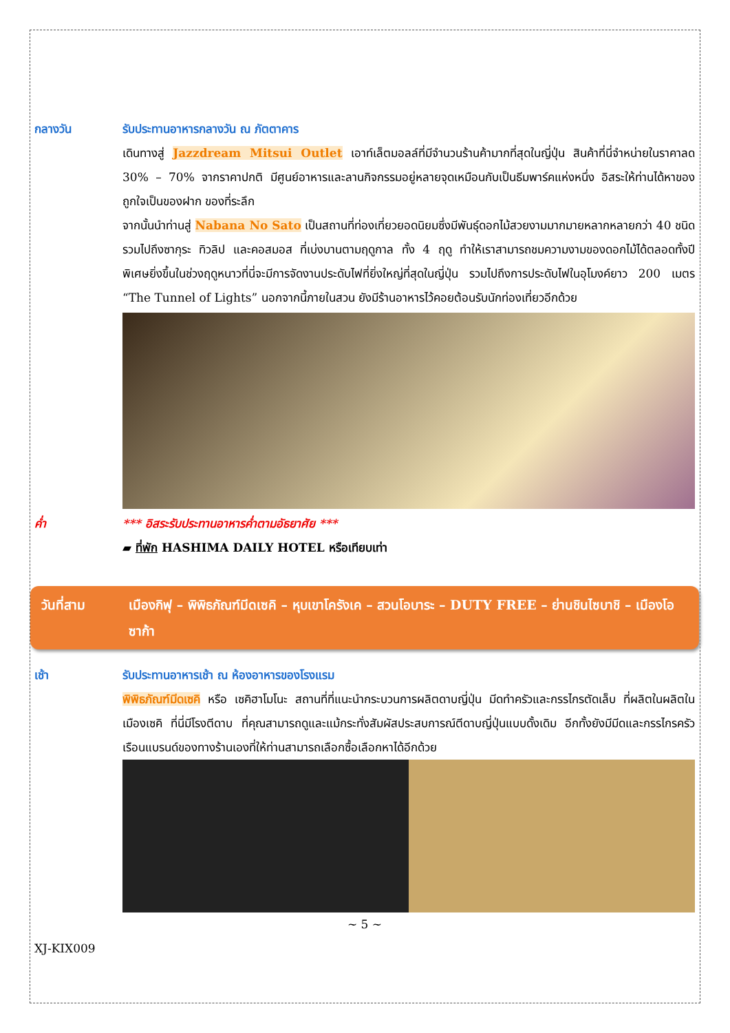กลางวัน รับประทานอาหารกลางวัน ณ ภัตตาคาร
เดินทางสู่ Jazzdream Mitsui Outlet เอาท์เล็ตมอลล์ที่มีจำนวนร้านค้ามากที่สุดในญี่ปุ่น สินค้าที่นี่จำหน่ายในราคาลด 30% – 70% จากราคาปกติ มีศูนย์อาหารและลานกิจกรรมอยู่หลายจุดเหมือนกับเป็นธีมพาร์คแห่งหนึ่ง อิสระให้ท่านได้หาของถูกใจเป็นของฝาก ของที่ระลึก
จากนั้นนำท่านสู่ Nabana No Sato เป็นสถานที่ท่องเที่ยวยอดนิยมซึ่งมีพันธุ์ดอกไม้สวยงามมากมายหลากหลายกว่า 40 ชนิด รวมไปถึงซากุระ ทิวลิป และคอสมอส ที่เบ่งบานตามฤดูกาล ทั้ง 4 ฤดู ทำให้เราสามารถชมความงามของดอกไม้ได้ตลอดทั้งปี พิเศษยิ่งขึ้นในช่วงฤดูหนาวที่นี่จะมีการจัดงานประดับไฟที่ยิ่งใหญ่ที่สุดในญี่ปุ่น รวมไปถึงการประดับไฟในอุโมงค์ยาว 200 เมตร “The Tunnel of Lights” นอกจากนี้ภายในสวน ยังมีร้านอาหารไว้คอยต้อนรับนักท่องเที่ยวอีกด้วย
ค่ำ *** อิสระรับประทานอาหารค่ำตามอัธยาศัย ***
▰ ที่พัก HASHIMA DAILY HOTEL หรือเทียบเท่า
วันที่สาม เมืองกิฟุ – พิพิธภัณฑ์มีดเซคิ – หุบเขาโครังเค – สวนโอบาระ – DUTY FREE – ย่านชินไซบาชิ – เมืองโอซาก้า
เช้า รับประทานอาหารเช้า ณ ห้องอาหารของโรงแรม
พิพิธภัณฑ์มีดเซคิ หรือ เซคิฮาโมโนะ สถานที่ที่แนะนำกระบวนการผลิตดาบญี่ปุ่น มีดทำครัวและกรรไกรตัดเล็บ ที่ผลิตในผลิตในเมืองเซคิ ที่นี่มีโรงตีดาบ ที่คุณสามารถดูและแม้กระทั่งสัมผัสประสบการณ์ตีดาบญี่ปุ่นแบบดั้งเดิม อีกทั้งยังมีมีดและกรรไกรครัวเรือนแบรนด์ของทางร้านเองที่ให้ท่านสามารถเลือกซื้อเลือกหาได้อีกด้วย
~ 5 ~
XJ-KIX009